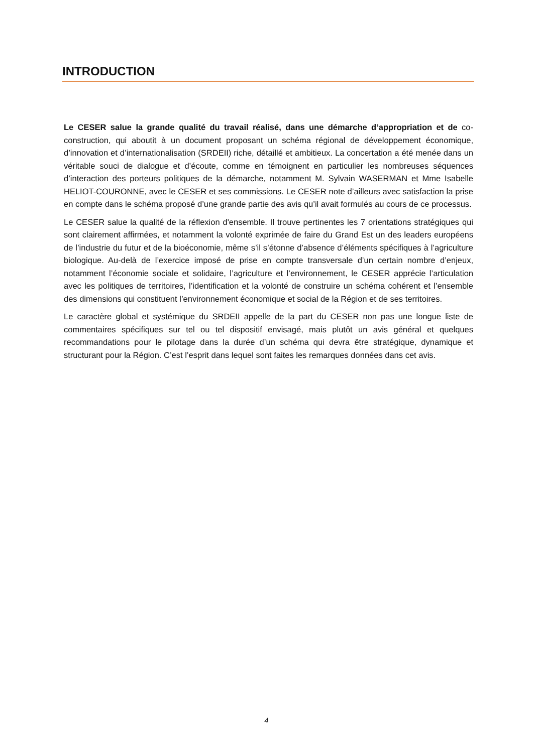INTRODUCTION
Le CESER salue la grande qualité du travail réalisé, dans une démarche d’appropriation et de co-construction, qui aboutit à un document proposant un schéma régional de développement économique, d’innovation et d’internationalisation (SRDEII) riche, détaillé et ambitieux. La concertation a été menée dans un véritable souci de dialogue et d’écoute, comme en témoignent en particulier les nombreuses séquences d’interaction des porteurs politiques de la démarche, notamment M. Sylvain WASERMAN et Mme Isabelle HELIOT-COURONNE, avec le CESER et ses commissions. Le CESER note d’ailleurs avec satisfaction la prise en compte dans le schéma proposé d’une grande partie des avis qu’il avait formulés au cours de ce processus.
Le CESER salue la qualité de la réflexion d'ensemble. Il trouve pertinentes les 7 orientations stratégiques qui sont clairement affirmées, et notamment la volonté exprimée de faire du Grand Est un des leaders européens de l’industrie du futur et de la bioéconomie, même s’il s’étonne d’absence d’éléments spécifiques à l’agriculture biologique. Au-delà de l’exercice imposé de prise en compte transversale d’un certain nombre d’enjeux, notamment l’économie sociale et solidaire, l’agriculture et l’environnement, le CESER apprécie l’articulation avec les politiques de territoires, l’identification et la volonté de construire un schéma cohérent et l’ensemble des dimensions qui constituent l’environnement économique et social de la Région et de ses territoires.
Le caractère global et systémique du SRDEII appelle de la part du CESER non pas une longue liste de commentaires spécifiques sur tel ou tel dispositif envisagé, mais plutôt un avis général et quelques recommandations pour le pilotage dans la durée d’un schéma qui devra être stratégique, dynamique et structurant pour la Région. C’est l’esprit dans lequel sont faites les remarques données dans cet avis.
4